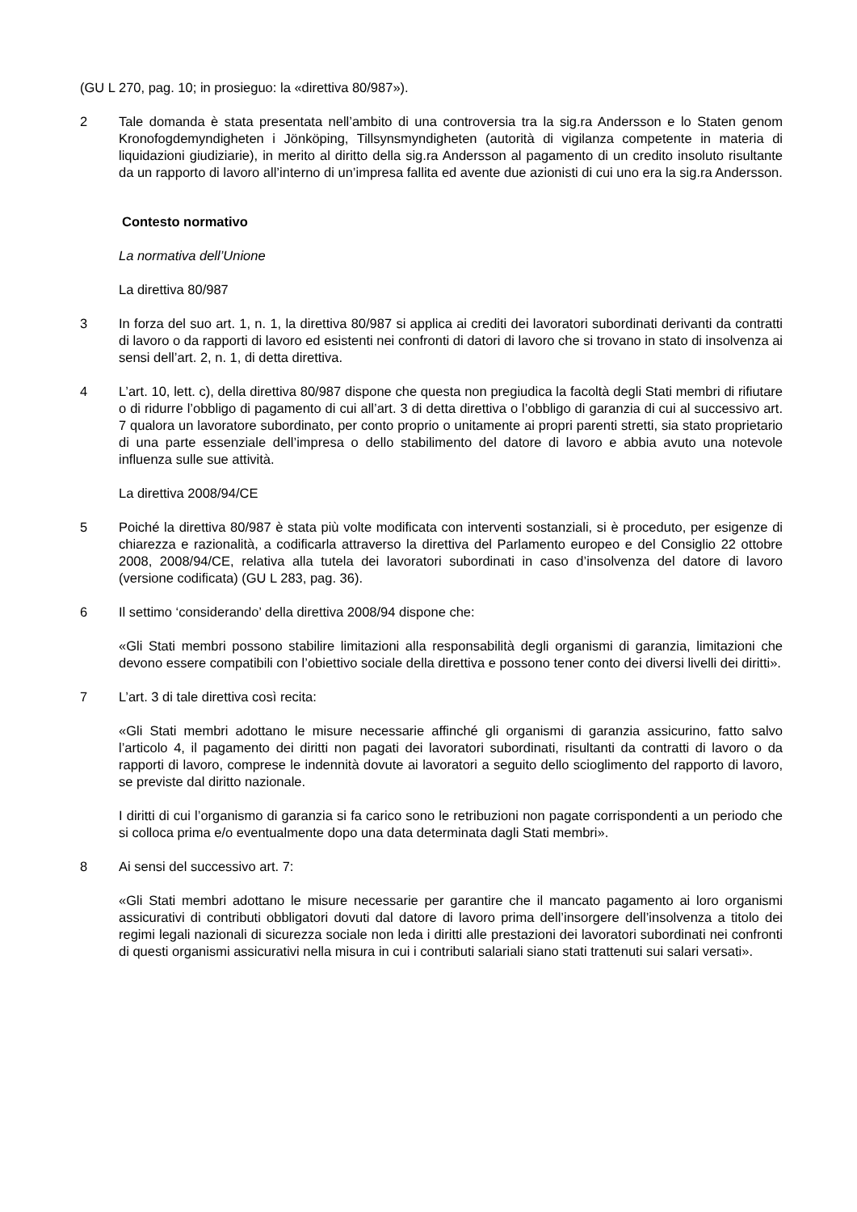(GU L 270, pag. 10; in prosieguo: la «direttiva 80/987»).
2 Tale domanda è stata presentata nell’ambito di una controversia tra la sig.ra Andersson e lo Staten genom Kronofogdemyndigheten i Jönköping, Tillsynsmyndigheten (autorità di vigilanza competente in materia di liquidazioni giudiziarie), in merito al diritto della sig.ra Andersson al pagamento di un credito insoluto risultante da un rapporto di lavoro all’interno di un’impresa fallita ed avente due azionisti di cui uno era la sig.ra Andersson.
Contesto normativo
La normativa dell’Unione
La direttiva 80/987
3 In forza del suo art. 1, n. 1, la direttiva 80/987 si applica ai crediti dei lavoratori subordinati derivanti da contratti di lavoro o da rapporti di lavoro ed esistenti nei confronti di datori di lavoro che si trovano in stato di insolvenza ai sensi dell’art. 2, n. 1, di detta direttiva.
4 L’art. 10, lett. c), della direttiva 80/987 dispone che questa non pregiudica la facoltà degli Stati membri di rifiutare o di ridurre l’obbligo di pagamento di cui all’art. 3 di detta direttiva o l’obbligo di garanzia di cui al successivo art. 7 qualora un lavoratore subordinato, per conto proprio o unitamente ai propri parenti stretti, sia stato proprietario di una parte essenziale dell’impresa o dello stabilimento del datore di lavoro e abbia avuto una notevole influenza sulle sue attività.
La direttiva 2008/94/CE
5 Poiché la direttiva 80/987 è stata più volte modificata con interventi sostanziali, si è proceduto, per esigenze di chiarezza e razionalità, a codificarla attraverso la direttiva del Parlamento europeo e del Consiglio 22 ottobre 2008, 2008/94/CE, relativa alla tutela dei lavoratori subordinati in caso d’insolvenza del datore di lavoro (versione codificata) (GU L 283, pag. 36).
6 Il settimo ‘considerando’ della direttiva 2008/94 dispone che:
«Gli Stati membri possono stabilire limitazioni alla responsabilità degli organismi di garanzia, limitazioni che devono essere compatibili con l’obiettivo sociale della direttiva e possono tener conto dei diversi livelli dei diritti».
7 L’art. 3 di tale direttiva così recita:
«Gli Stati membri adottano le misure necessarie affinché gli organismi di garanzia assicurino, fatto salvo l’articolo 4, il pagamento dei diritti non pagati dei lavoratori subordinati, risultanti da contratti di lavoro o da rapporti di lavoro, comprese le indennità dovute ai lavoratori a seguito dello scioglimento del rapporto di lavoro, se previste dal diritto nazionale.
I diritti di cui l’organismo di garanzia si fa carico sono le retribuzioni non pagate corrispondenti a un periodo che si colloca prima e/o eventualmente dopo una data determinata dagli Stati membri».
8 Ai sensi del successivo art. 7:
«Gli Stati membri adottano le misure necessarie per garantire che il mancato pagamento ai loro organismi assicurativi di contributi obbligatori dovuti dal datore di lavoro prima dell’insorgere dell’insolvenza a titolo dei regimi legali nazionali di sicurezza sociale non leda i diritti alle prestazioni dei lavoratori subordinati nei confronti di questi organismi assicurativi nella misura in cui i contributi salariali siano stati trattenuti sui salari versati».